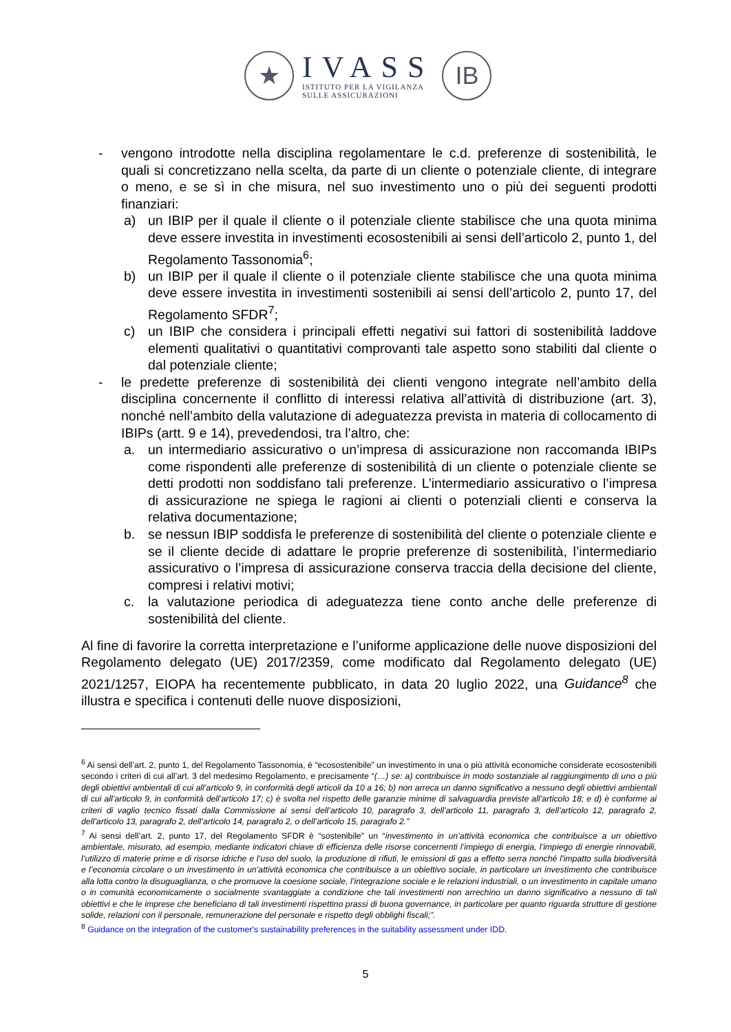★
IVASS
ISTITUTO PER LA VIGILANZA
SULLE ASSICURAZIONI
IB
- vengono introdotte nella disciplina regolamentare le c.d. preferenze di sostenibilità, le quali si concretizzano nella scelta, da parte di un cliente o potenziale cliente, di integrare o meno, e se sì in che misura, nel suo investimento uno o più dei seguenti prodotti finanziari:
a) un IBIP per il quale il cliente o il potenziale cliente stabilisce che una quota minima deve essere investita in investimenti ecosostenibili ai sensi dell’articolo 2, punto 1, del Regolamento Tassonomia<sup>6</sup>;
b) un IBIP per il quale il cliente o il potenziale cliente stabilisce che una quota minima deve essere investita in investimenti sostenibili ai sensi dell’articolo 2, punto 17, del Regolamento SFDR<sup>7</sup>;
c) un IBIP che considera i principali effetti negativi sui fattori di sostenibilità laddove elementi qualitativi o quantitativi comprovanti tale aspetto sono stabiliti dal cliente o dal potenziale cliente;
- le predette preferenze di sostenibilità dei clienti vengono integrate nell’ambito della disciplina concernente il conflitto di interessi relativa all’attività di distribuzione (art. 3), nonché nell’ambito della valutazione di adeguatezza prevista in materia di collocamento di IBIPs (artt. 9 e 14), prevedendosi, tra l’altro, che:
a. un intermediario assicurativo o un’impresa di assicurazione non raccomanda IBIPs come rispondenti alle preferenze di sostenibilità di un cliente o potenziale cliente se detti prodotti non soddisfano tali preferenze. L’intermediario assicurativo o l’impresa di assicurazione ne spiega le ragioni ai clienti o potenziali clienti e conserva la relativa documentazione;
b. se nessun IBIP soddisfa le preferenze di sostenibilità del cliente o potenziale cliente e se il cliente decide di adattare le proprie preferenze di sostenibilità, l’intermediario assicurativo o l’impresa di assicurazione conserva traccia della decisione del cliente, compresi i relativi motivi;
c. la valutazione periodica di adeguatezza tiene conto anche delle preferenze di sostenibilità del cliente.
Al fine di favorire la corretta interpretazione e l’uniforme applicazione delle nuove disposizioni del Regolamento delegato (UE) 2017/2359, come modificato dal Regolamento delegato (UE) 2021/1257, EIOPA ha recentemente pubblicato, in data 20 luglio 2022, una Guidance<sup>8</sup> che illustra e specifica i contenuti delle nuove disposizioni,
<sup>6</sup> Ai sensi dell’art. 2, punto 1, del Regolamento Tassonomia, è “ecosostenibile” un investimento in una o più attività economiche considerate ecosostenibili secondo i criteri di cui all’art. 3 del medesimo Regolamento, e precisamente “(…) se: a) contribuisce in modo sostanziale al raggiungimento di uno o più degli obiettivi ambientali di cui all’articolo 9, in conformità degli articoli da 10 a 16; b) non arreca un danno significativo a nessuno degli obiettivi ambientali di cui all’articolo 9, in conformità dell’articolo 17; c) è svolta nel rispetto delle garanzie minime di salvaguardia previste all’articolo 18; e d) è conforme ai criteri di vaglio tecnico fissati dalla Commissione ai sensi dell’articolo 10, paragrafo 3, dell’articolo 11, paragrafo 3, dell’articolo 12, paragrafo 2, dell’articolo 13, paragrafo 2, dell’articolo 14, paragrafo 2, o dell’articolo 15, paragrafo 2.”
<sup>7</sup> Ai sensi dell’art. 2, punto 17, del Regolamento SFDR è “sostenibile” un “investimento in un’attività economica che contribuisce a un obiettivo ambientale, misurato, ad esempio, mediante indicatori chiave di efficienza delle risorse concernenti l’impiego di energia, l’impiego di energie rinnovabili, l’utilizzo di materie prime e di risorse idriche e l’uso del suolo, la produzione di rifiuti, le emissioni di gas a effetto serra nonché l’impatto sulla biodiversità e l’economia circolare o un investimento in un’attività economica che contribuisce a un obiettivo sociale, in particolare un investimento che contribuisce alla lotta contro la disuguaglianza, o che promuove la coesione sociale, l’integrazione sociale e le relazioni industriali, o un investimento in capitale umano o in comunità economicamente o socialmente svantaggiate a condizione che tali investimenti non arrechino un danno significativo a nessuno di tali obiettivi e che le imprese che beneficiano di tali investimenti rispettino prassi di buona governance, in particolare per quanto riguarda strutture di gestione solide, relazioni con il personale, remunerazione del personale e rispetto degli obblighi fiscali;”.
<sup>8</sup> Guidance on the integration of the customer's sustainability preferences in the suitability assessment under IDD.
5